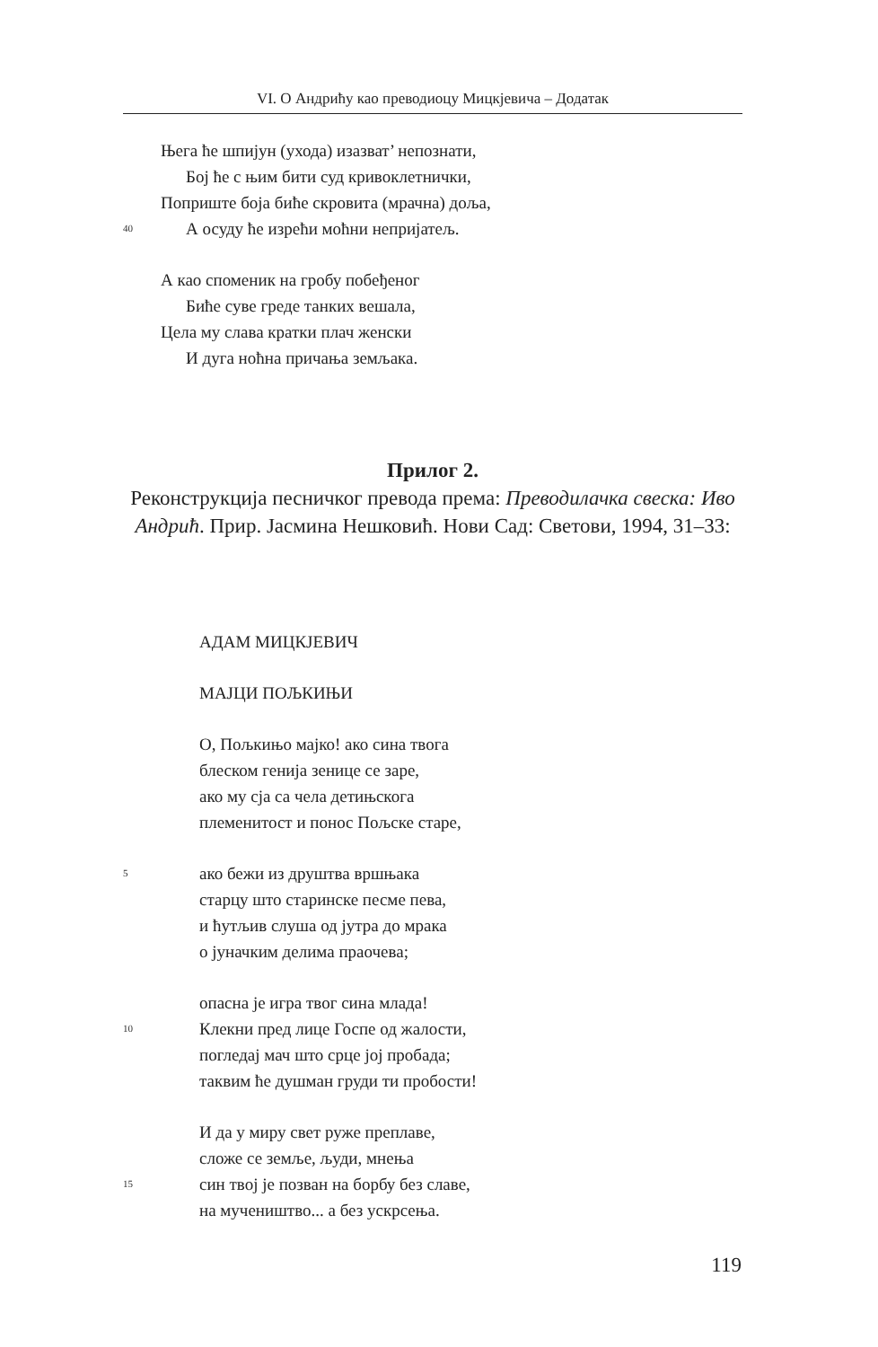VI. О Андрићу као преводиоцу Мицкјевича – Додатак
Њега ће шпијун (уходa) изазват’ непознати,
Бој ће с њим бити суд кривоклетнички,
Поприште боја биће скровита (мрачна) доља,
40 А осуду ће изрећи моћни непријатељ.
А као споменик на гробу побеђеног
Биће суве греде танких вешала,
Цела му слава кратки плач женски
И дуга ноћна причања земљака.
Прилог 2.
Реконструкција песничког превода према: Преводилачка свеска: Иво Андрић. Прир. Јасмина Нешковић. Нови Сад: Светови, 1994, 31–33:
АДАМ МИЦКЈЕВИЧ
МАЈЦИ ПОЉКИЊИ
О, Пољкињо мајко! ако сина твога
блеском генија зенице се заре,
ако му сја са чела детињскога
племенитост и понос Пољске старе,
5 ако бежи из друштва вршњака
старцу што старинске песме пева,
и ћутљив слуша од јутра до мрака
о јуначким делима праочева;
опасна је игра твог сина млада!
10 Клекни пред лице Госпе од жалости,
погледај мач што срце јој пробада;
таквим ће душман груди ти пробости!
И да у миру свет руже преплаве,
сложе се земље, људи, мнења
15 син твој је позван на борбу без славе,
на мучеништво... а без ускрсења.
119